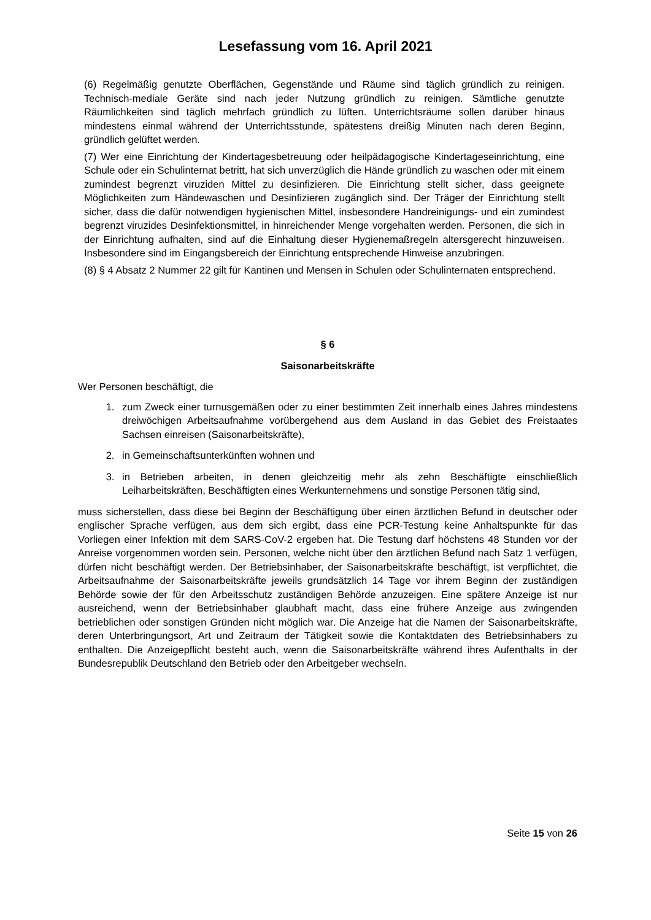Lesefassung vom 16. April 2021
(6) Regelmäßig genutzte Oberflächen, Gegenstände und Räume sind täglich gründlich zu reinigen. Technisch-mediale Geräte sind nach jeder Nutzung gründlich zu reinigen. Sämtliche genutzte Räumlichkeiten sind täglich mehrfach gründlich zu lüften. Unterrichtsräume sollen darüber hinaus mindestens einmal während der Unterrichtsstunde, spätestens dreißig Minuten nach deren Beginn, gründlich gelüftet werden.
(7) Wer eine Einrichtung der Kindertagesbetreuung oder heilpädagogische Kindertageseinrichtung, eine Schule oder ein Schulinternat betritt, hat sich unverzüglich die Hände gründlich zu waschen oder mit einem zumindest begrenzt viruziden Mittel zu desinfizieren. Die Einrichtung stellt sicher, dass geeignete Möglichkeiten zum Händewaschen und Desinfizieren zugänglich sind. Der Träger der Einrichtung stellt sicher, dass die dafür notwendigen hygienischen Mittel, insbesondere Handreinigungs- und ein zumindest begrenzt viruzides Desinfektionsmittel, in hinreichender Menge vorgehalten werden. Personen, die sich in der Einrichtung aufhalten, sind auf die Einhaltung dieser Hygienemaßregeln altersgerecht hinzuweisen. Insbesondere sind im Eingangsbereich der Einrichtung entsprechende Hinweise anzubringen.
(8) § 4 Absatz 2 Nummer 22 gilt für Kantinen und Mensen in Schulen oder Schulinternaten entsprechend.
§ 6
Saisonarbeitskräfte
Wer Personen beschäftigt, die
1. zum Zweck einer turnusgemäßen oder zu einer bestimmten Zeit innerhalb eines Jahres mindestens dreiwöchigen Arbeitsaufnahme vorübergehend aus dem Ausland in das Gebiet des Freistaates Sachsen einreisen (Saisonarbeitskräfte),
2. in Gemeinschaftsunterkünften wohnen und
3. in Betrieben arbeiten, in denen gleichzeitig mehr als zehn Beschäftigte einschließlich Leiharbeitskräften, Beschäftigten eines Werkunternehmens und sonstige Personen tätig sind,
muss sicherstellen, dass diese bei Beginn der Beschäftigung über einen ärztlichen Befund in deutscher oder englischer Sprache verfügen, aus dem sich ergibt, dass eine PCR-Testung keine Anhaltspunkte für das Vorliegen einer Infektion mit dem SARS-CoV-2 ergeben hat. Die Testung darf höchstens 48 Stunden vor der Anreise vorgenommen worden sein. Personen, welche nicht über den ärztlichen Befund nach Satz 1 verfügen, dürfen nicht beschäftigt werden. Der Betriebsinhaber, der Saisonarbeitskräfte beschäftigt, ist verpflichtet, die Arbeitsaufnahme der Saisonarbeitskräfte jeweils grundsätzlich 14 Tage vor ihrem Beginn der zuständigen Behörde sowie der für den Arbeitsschutz zuständigen Behörde anzuzeigen. Eine spätere Anzeige ist nur ausreichend, wenn der Betriebsinhaber glaubhaft macht, dass eine frühere Anzeige aus zwingenden betrieblichen oder sonstigen Gründen nicht möglich war. Die Anzeige hat die Namen der Saisonarbeitskräfte, deren Unterbringungsort, Art und Zeitraum der Tätigkeit sowie die Kontaktdaten des Betriebsinhabers zu enthalten. Die Anzeigepflicht besteht auch, wenn die Saisonarbeitskräfte während ihres Aufenthalts in der Bundesrepublik Deutschland den Betrieb oder den Arbeitgeber wechseln.
Seite 15 von 26